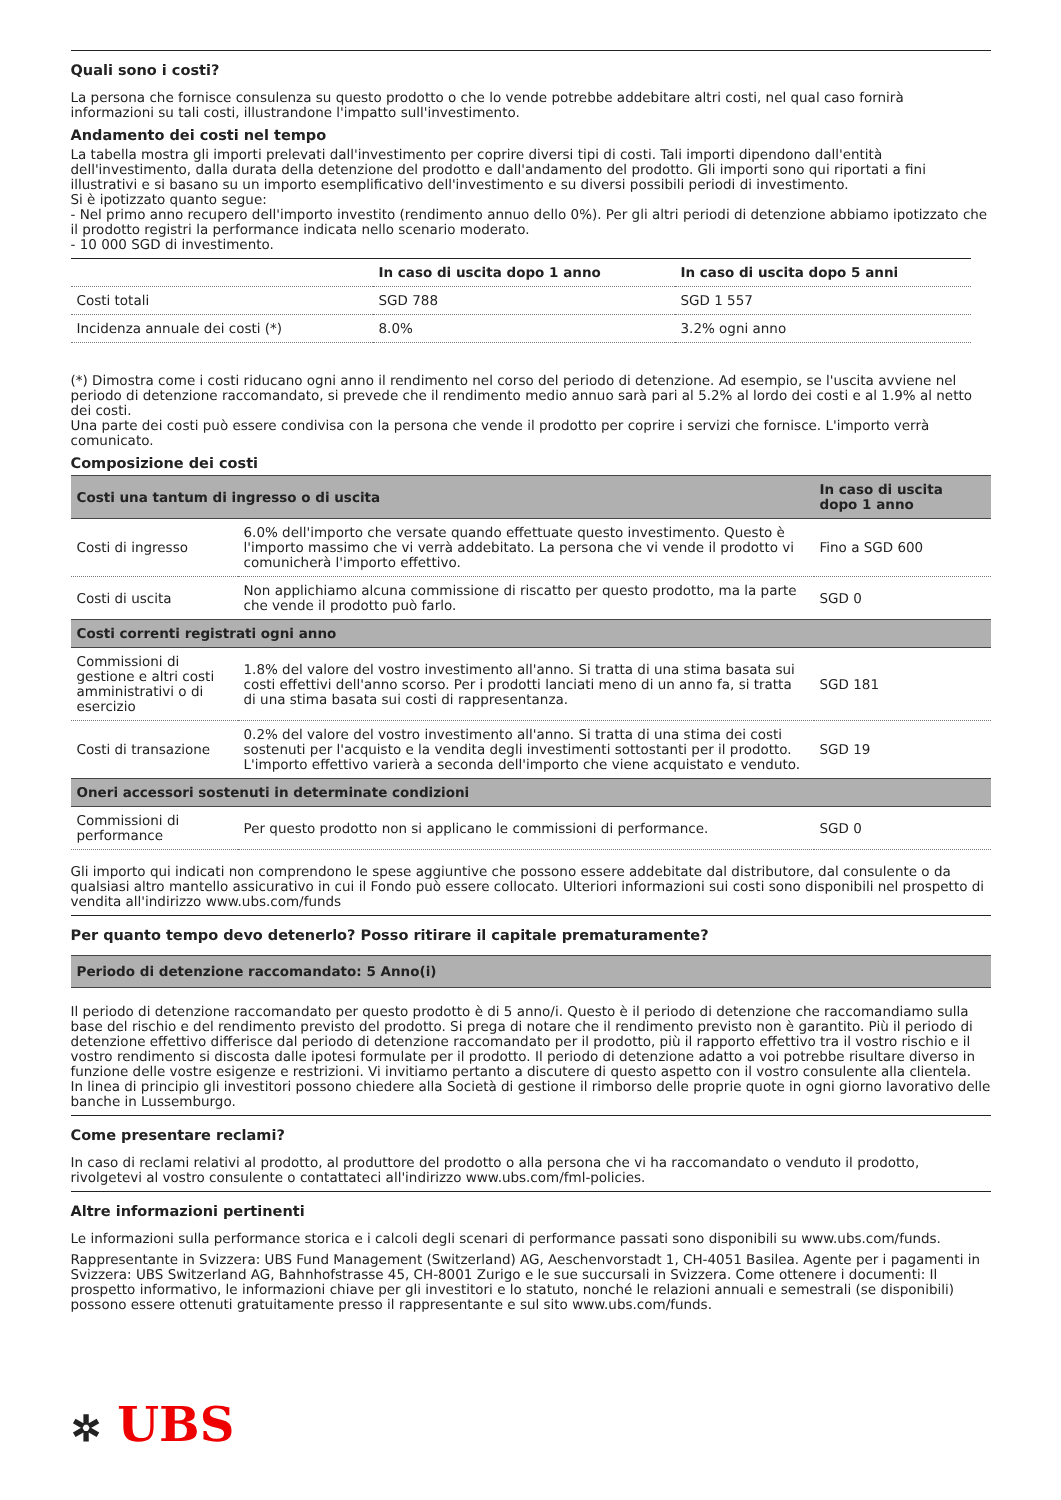Quali sono i costi?
La persona che fornisce consulenza su questo prodotto o che lo vende potrebbe addebitare altri costi, nel qual caso fornirà informazioni su tali costi, illustrandone l'impatto sull'investimento.
Andamento dei costi nel tempo
La tabella mostra gli importi prelevati dall'investimento per coprire diversi tipi di costi. Tali importi dipendono dall'entità dell'investimento, dalla durata della detenzione del prodotto e dall'andamento del prodotto. Gli importi sono qui riportati a fini illustrativi e si basano su un importo esemplificativo dell'investimento e su diversi possibili periodi di investimento.
Si è ipotizzato quanto segue:
- Nel primo anno recupero dell'importo investito (rendimento annuo dello 0%). Per gli altri periodi di detenzione abbiamo ipotizzato che il prodotto registri la performance indicata nello scenario moderato.
- 10 000 SGD di investimento.
| | In caso di uscita dopo 1 anno | In caso di uscita dopo 5 anni |
| --- | --- | --- |
| Costi totali | SGD 788 | SGD 1 557 |
| Incidenza annuale dei costi (*) | 8.0% | 3.2% ogni anno |
(*) Dimostra come i costi riducano ogni anno il rendimento nel corso del periodo di detenzione. Ad esempio, se l'uscita avviene nel periodo di detenzione raccomandato, si prevede che il rendimento medio annuo sarà pari al 5.2% al lordo dei costi e al 1.9% al netto dei costi.
Una parte dei costi può essere condivisa con la persona che vende il prodotto per coprire i servizi che fornisce. L'importo verrà comunicato.
Composizione dei costi
| Costi una tantum di ingresso o di uscita | | In caso di uscita dopo 1 anno |
| Costi di ingresso | 6.0% dell'importo che versate quando effettuate questo investimento. Questo è l'importo massimo che vi verrà addebitato. La persona che vi vende il prodotto vi comunicherà l'importo effettivo. | Fino a SGD 600 |
| Costi di uscita | Non applichiamo alcuna commissione di riscatto per questo prodotto, ma la parte che vende il prodotto può farlo. | SGD 0 |
| Costi correnti registrati ogni anno | | |
| Commissioni di gestione e altri costi amministrativi o di esercizio | 1.8% del valore del vostro investimento all'anno. Si tratta di una stima basata sui costi effettivi dell'anno scorso. Per i prodotti lanciati meno di un anno fa, si tratta di una stima basata sui costi di rappresentanza. | SGD 181 |
| Costi di transazione | 0.2% del valore del vostro investimento all'anno. Si tratta di una stima dei costi sostenuti per l'acquisto e la vendita degli investimenti sottostanti per il prodotto. L'importo effettivo varierà a seconda dell'importo che viene acquistato e venduto. | SGD 19 |
| Oneri accessori sostenuti in determinate condizioni | | |
| Commissioni di performance | Per questo prodotto non si applicano le commissioni di performance. | SGD 0 |
Gli importo qui indicati non comprendono le spese aggiuntive che possono essere addebitate dal distributore, dal consulente o da qualsiasi altro mantello assicurativo in cui il Fondo può essere collocato. Ulteriori informazioni sui costi sono disponibili nel prospetto di vendita all'indirizzo www.ubs.com/funds
Per quanto tempo devo detenerlo? Posso ritirare il capitale prematuramente?
Periodo di detenzione raccomandato: 5 Anno(i)
Il periodo di detenzione raccomandato per questo prodotto è di 5 anno/i. Questo è il periodo di detenzione che raccomandiamo sulla base del rischio e del rendimento previsto del prodotto. Si prega di notare che il rendimento previsto non è garantito. Più il periodo di detenzione effettivo differisce dal periodo di detenzione raccomandato per il prodotto, più il rapporto effettivo tra il vostro rischio e il vostro rendimento si discosta dalle ipotesi formulate per il prodotto. Il periodo di detenzione adatto a voi potrebbe risultare diverso in funzione delle vostre esigenze e restrizioni. Vi invitiamo pertanto a discutere di questo aspetto con il vostro consulente alla clientela.
In linea di principio gli investitori possono chiedere alla Società di gestione il rimborso delle proprie quote in ogni giorno lavorativo delle banche in Lussemburgo.
Come presentare reclami?
In caso di reclami relativi al prodotto, al produttore del prodotto o alla persona che vi ha raccomandato o venduto il prodotto, rivolgetevi al vostro consulente o contattateci all'indirizzo www.ubs.com/fml-policies.
Altre informazioni pertinenti
Le informazioni sulla performance storica e i calcoli degli scenari di performance passati sono disponibili su www.ubs.com/funds.
Rappresentante in Svizzera: UBS Fund Management (Switzerland) AG, Aeschenvorstadt 1, CH-4051 Basilea. Agente per i pagamenti in Svizzera: UBS Switzerland AG, Bahnhofstrasse 45, CH-8001 Zurigo e le sue succursali in Svizzera. Come ottenere i documenti: Il prospetto informativo, le informazioni chiave per gli investitori e lo statuto, nonché le relazioni annuali e semestrali (se disponibili) possono essere ottenuti gratuitamente presso il rappresentante e sul sito www.ubs.com/funds.
✲ UBS